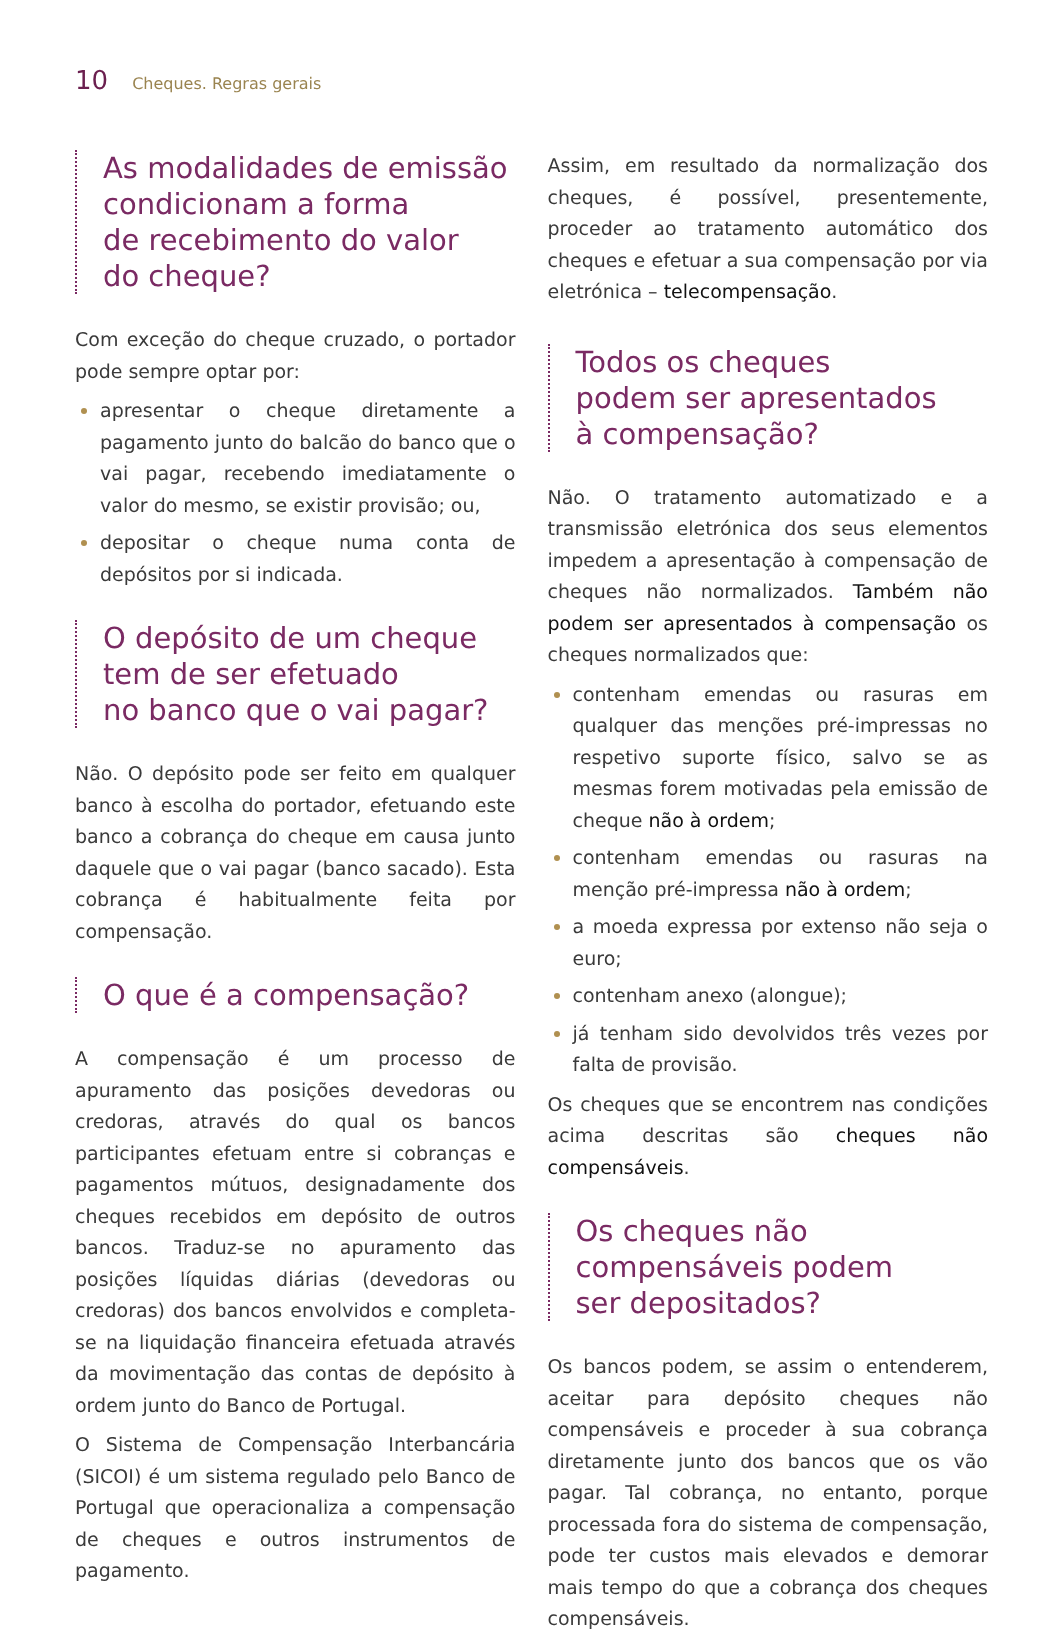10 Cheques. Regras gerais
As modalidades de emissão condicionam a forma
de recebimento do valor
do cheque?
Com exceção do cheque cruzado, o portador pode sempre optar por:
apresentar o cheque diretamente a pagamento junto do balcão do banco que o vai pagar, recebendo imediatamente o valor do mesmo, se existir provisão; ou,
depositar o cheque numa conta de depósitos por si indicada.
O depósito de um cheque
tem de ser efetuado
no banco que o vai pagar?
Não. O depósito pode ser feito em qualquer banco à escolha do portador, efetuando este banco a cobrança do cheque em causa junto daquele que o vai pagar (banco sacado). Esta cobrança é habitualmente feita por compensação.
O que é a compensação?
A compensação é um processo de apuramento das posições devedoras ou credoras, através do qual os bancos participantes efetuam entre si cobranças e pagamentos mútuos, designadamente dos cheques recebidos em depósito de outros bancos. Traduz-se no apuramento das posições líquidas diárias (devedoras ou credoras) dos bancos envolvidos e completa-se na liquidação financeira efetuada através da movimentação das contas de depósito à ordem junto do Banco de Portugal.
O Sistema de Compensação Interbancária (SICOI) é um sistema regulado pelo Banco de Portugal que operacionaliza a compensação de cheques e outros instrumentos de pagamento.
Assim, em resultado da normalização dos cheques, é possível, presentemente, proceder ao tratamento automático dos cheques e efetuar a sua compensação por via eletrónica – telecompensação.
Todos os cheques
podem ser apresentados
à compensação?
Não. O tratamento automatizado e a transmissão eletrónica dos seus elementos impedem a apresentação à compensação de cheques não normalizados. Também não podem ser apresentados à compensação os cheques normalizados que:
contenham emendas ou rasuras em qualquer das menções pré-impressas no respetivo suporte físico, salvo se as mesmas forem motivadas pela emissão de cheque não à ordem;
contenham emendas ou rasuras na menção pré-impressa não à ordem;
a moeda expressa por extenso não seja o euro;
contenham anexo (alongue);
já tenham sido devolvidos três vezes por falta de provisão.
Os cheques que se encontrem nas condições acima descritas são cheques não compensáveis.
Os cheques não
compensáveis podem
ser depositados?
Os bancos podem, se assim o entenderem, aceitar para depósito cheques não compensáveis e proceder à sua cobrança diretamente junto dos bancos que os vão pagar. Tal cobrança, no entanto, porque processada fora do sistema de compensação, pode ter custos mais elevados e demorar mais tempo do que a cobrança dos cheques compensáveis.